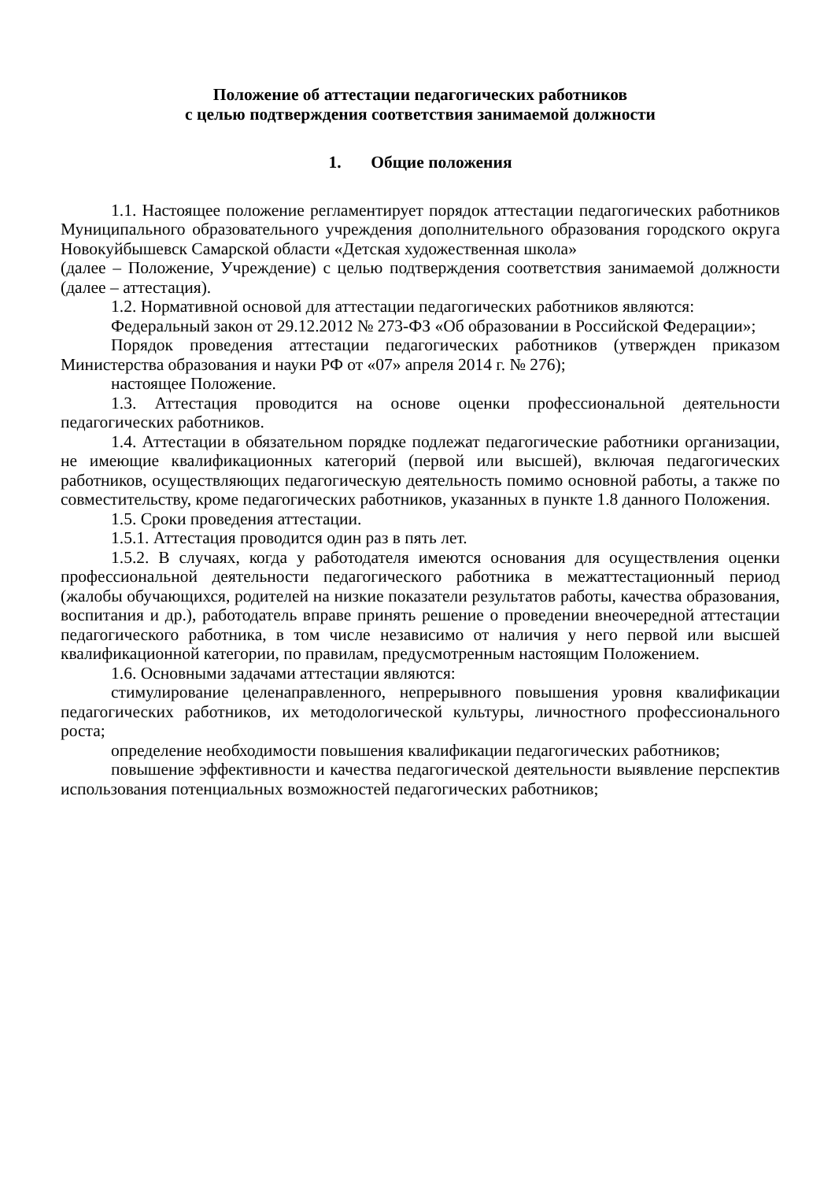Положение об аттестации педагогических работников
с целью подтверждения соответствия занимаемой должности
1. Общие положения
1.1. Настоящее положение регламентирует порядок аттестации педагогических работников Муниципального образовательного учреждения дополнительного образования городского округа Новокуйбышевск Самарской области «Детская художественная школа»
(далее – Положение, Учреждение) с целью подтверждения соответствия занимаемой должности (далее – аттестация).
1.2. Нормативной основой для аттестации педагогических работников являются:
Федеральный закон от 29.12.2012 № 273-ФЗ «Об образовании в Российской Федерации»;
Порядок проведения аттестации педагогических работников (утвержден приказом Министерства образования и науки РФ от «07» апреля 2014 г. № 276);
настоящее Положение.
1.3. Аттестация проводится на основе оценки профессиональной деятельности педагогических работников.
1.4. Аттестации в обязательном порядке подлежат педагогические работники организации, не имеющие квалификационных категорий (первой или высшей), включая педагогических работников, осуществляющих педагогическую деятельность помимо основной работы, а также по совместительству, кроме педагогических работников, указанных в пункте 1.8 данного Положения.
1.5. Сроки проведения аттестации.
1.5.1. Аттестация проводится один раз в пять лет.
1.5.2. В случаях, когда у работодателя имеются основания для осуществления оценки профессиональной деятельности педагогического работника в межаттестационный период (жалобы обучающихся, родителей на низкие показатели результатов работы, качества образования, воспитания и др.), работодатель вправе принять решение о проведении внеочередной аттестации педагогического работника, в том числе независимо от наличия у него первой или высшей квалификационной категории, по правилам, предусмотренным настоящим Положением.
1.6. Основными задачами аттестации являются:
стимулирование целенаправленного, непрерывного повышения уровня квалификации педагогических работников, их методологической культуры, личностного профессионального роста;
определение необходимости повышения квалификации педагогических работников;
повышение эффективности и качества педагогической деятельности выявление перспектив использования потенциальных возможностей педагогических работников;